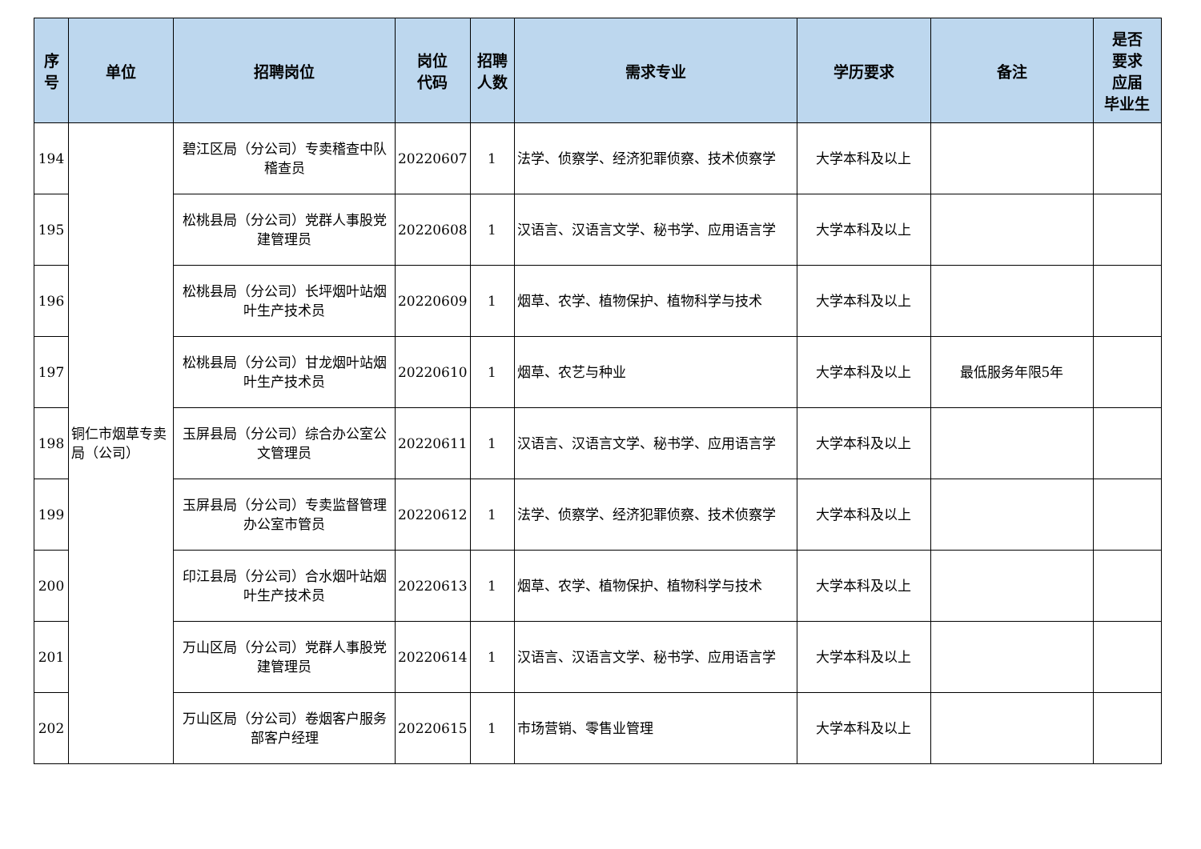| 序 号 | 单位 | 招聘岗位 | 岗位 代码 | 招聘 人数 | 需求专业 | 学历要求 | 备注 | 是否 要求 应届 毕业生 |
| --- | --- | --- | --- | --- | --- | --- | --- | --- |
| 194 | 铜仁市烟草专卖局（公司） | 碧江区局（分公司）专卖稽查中队稽查员 | 20220607 | 1 | 法学、侦察学、经济犯罪侦察、技术侦察学 | 大学本科及以上 | | |
| 195 | | 松桃县局（分公司）党群人事股党建管理员 | 20220608 | 1 | 汉语言、汉语言文学、秘书学、应用语言学 | 大学本科及以上 | | |
| 196 | | 松桃县局（分公司）长坪烟叶站烟叶生产技术员 | 20220609 | 1 | 烟草、农学、植物保护、植物科学与技术 | 大学本科及以上 | | |
| 197 | | 松桃县局（分公司）甘龙烟叶站烟叶生产技术员 | 20220610 | 1 | 烟草、农艺与种业 | 大学本科及以上 | 最低服务年限5年 | |
| 198 | | 玉屏县局（分公司）综合办公室公文管理员 | 20220611 | 1 | 汉语言、汉语言文学、秘书学、应用语言学 | 大学本科及以上 | | |
| 199 | | 玉屏县局（分公司）专卖监督管理办公室市管员 | 20220612 | 1 | 法学、侦察学、经济犯罪侦察、技术侦察学 | 大学本科及以上 | | |
| 200 | | 印江县局（分公司）合水烟叶站烟叶生产技术员 | 20220613 | 1 | 烟草、农学、植物保护、植物科学与技术 | 大学本科及以上 | | |
| 201 | | 万山区局（分公司）党群人事股党建管理员 | 20220614 | 1 | 汉语言、汉语言文学、秘书学、应用语言学 | 大学本科及以上 | | |
| 202 | | 万山区局（分公司）卷烟客户服务部客户经理 | 20220615 | 1 | 市场营销、零售业管理 | 大学本科及以上 | | |